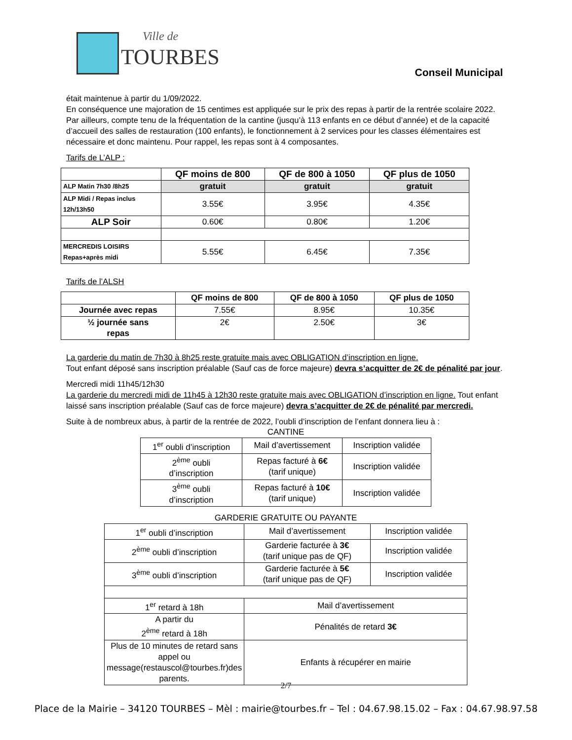Ville de
TOURBES
Conseil Municipal
était maintenue à partir du 1/09/2022.
En conséquence une majoration de 15 centimes est appliquée sur le prix des repas à partir de la rentrée scolaire 2022.
Par ailleurs, compte tenu de la fréquentation de la cantine (jusqu’à 113 enfants en ce début d’année) et de la capacité d’accueil des salles de restauration (100 enfants), le fonctionnement à 2 services pour les classes élémentaires est nécessaire et donc maintenu. Pour rappel, les repas sont à 4 composantes.
Tarifs de L’ALP :
| | QF moins de 800 | QF de 800 à 1050 | QF plus de 1050 |
| --- | --- | --- | --- |
| ALP Matin 7h30 /8h25 | gratuit | gratuit | gratuit |
| ALP Midi / Repas inclus 12h/13h50 | 3.55€ | 3.95€ | 4.35€ |
| ALP Soir | 0.60€ | 0.80€ | 1.20€ |
| MERCREDIS LOISIRS Repas+après midi | 5.55€ | 6.45€ | 7.35€ |
Tarifs de l’ALSH
| | QF moins de 800 | QF de 800 à 1050 | QF plus de 1050 |
| --- | --- | --- | --- |
| Journée avec repas | 7.55€ | 8.95€ | 10.35€ |
| ½ journée sans repas | 2€ | 2.50€ | 3€ |
La garderie du matin de 7h30 à 8h25 reste gratuite mais avec OBLIGATION d’inscription en ligne.
Tout enfant déposé sans inscription préalable (Sauf cas de force majeure) devra s’acquitter de 2€ de pénalité par jour.
Mercredi midi 11h45/12h30
La garderie du mercredi midi de 11h45 à 12h30 reste gratuite mais avec OBLIGATION d’inscription en ligne. Tout enfant laissé sans inscription préalable (Sauf cas de force majeure) devra s’acquitter de 2€ de pénalité par mercredi.
Suite à de nombreux abus, à partir de la rentrée de 2022, l’oubli d’inscription de l’enfant donnera lieu à :
CANTINE
| 1<sup>er</sup> oubli d’inscription | Mail d’avertissement | Inscription validée |
| 2<sup>ème</sup> oubli d’inscription | Repas facturé à 6€ (tarif unique) | Inscription validée |
| 3<sup>ème</sup> oubli d’inscription | Repas facturé à 10€ (tarif unique) | Inscription validée |
GARDERIE GRATUITE OU PAYANTE
| 1<sup>er</sup> oubli d’inscription | Mail d’avertissement | Inscription validée |
| 2<sup>ème</sup> oubli d’inscription | Garderie facturée à 3€ (tarif unique pas de QF) | Inscription validée |
| 3<sup>ème</sup> oubli d’inscription | Garderie facturée à 5€ (tarif unique pas de QF) | Inscription validée |
| 1<sup>er</sup> retard à 18h | Mail d’avertissement | |
| A partir du 2<sup>ème</sup> retard à 18h | Pénalités de retard 3€ | |
| Plus de 10 minutes de retard sans appel ou message(restauscol@tourbes.fr)des parents. | Enfants à récupérer en mairie | |
2/7
Place de la Mairie – 34120 TOURBES – Mèl : mairie@tourbes.fr – Tel : 04.67.98.15.02 – Fax : 04.67.98.97.58